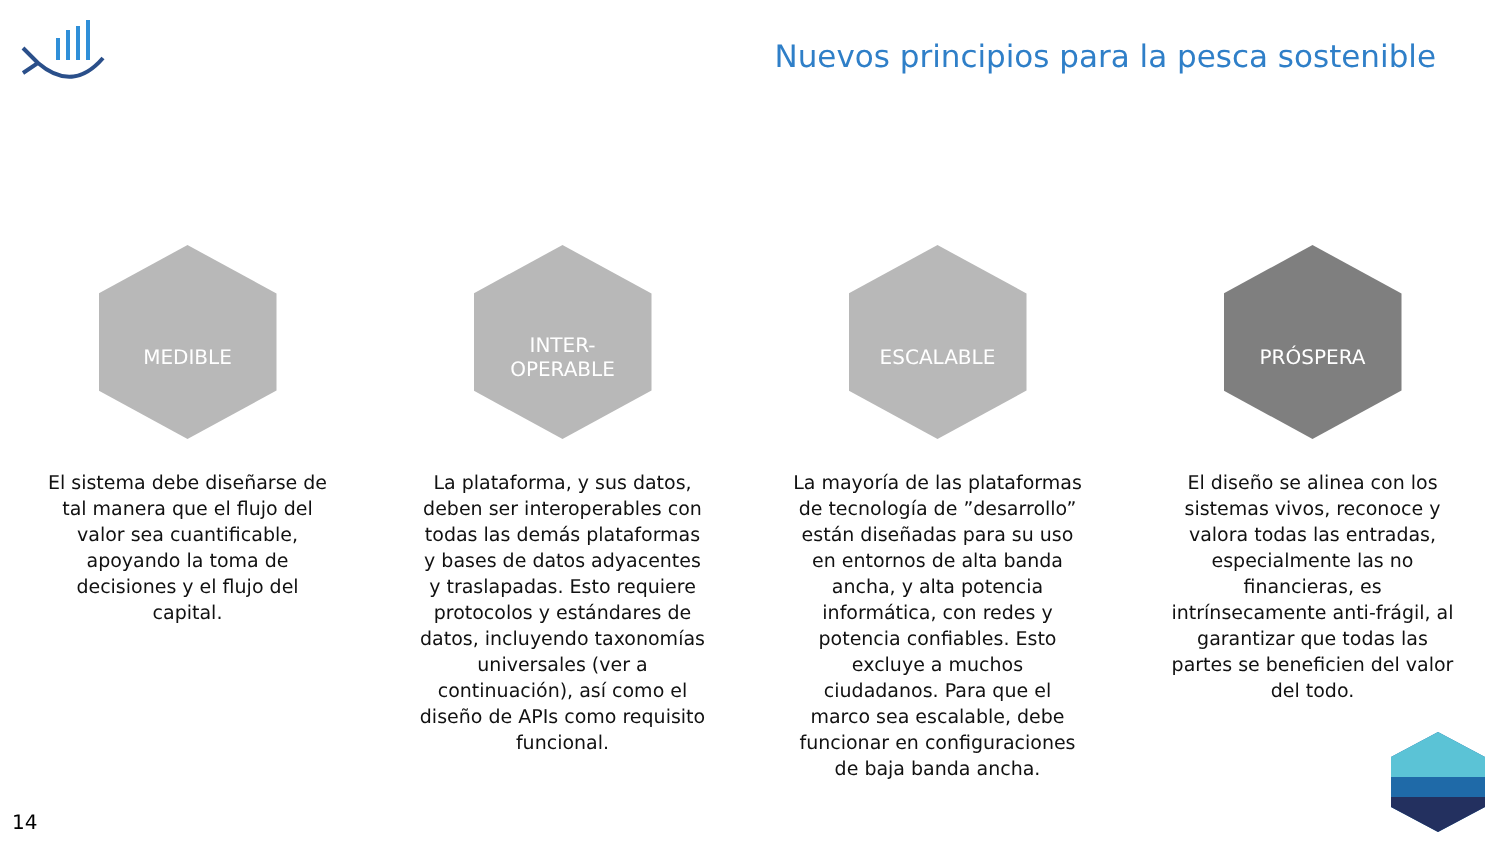Nuevos principios para la pesca sostenible
MEDIBLE
El sistema debe diseñarse de tal manera que el flujo del valor sea cuantificable, apoyando la toma de decisiones y el flujo del capital.
INTER-
OPERABLE
La plataforma, y sus datos, deben ser interoperables con todas las demás plataformas y bases de datos adyacentes y traslapadas. Esto requiere protocolos y estándares de datos, incluyendo taxonomías universales (ver a continuación), así como el diseño de APIs como requisito funcional.
ESCALABLE
La mayoría de las plataformas de tecnología de ”desarrollo” están diseñadas para su uso en entornos de alta banda ancha, y alta potencia informática, con redes y potencia confiables. Esto excluye a muchos ciudadanos. Para que el marco sea escalable, debe funcionar en configuraciones de baja banda ancha.
PRÓSPERA
El diseño se alinea con los sistemas vivos, reconoce y valora todas las entradas, especialmente las no financieras, es intrínsecamente anti-frágil, al garantizar que todas las partes se beneficien del valor del todo.
14